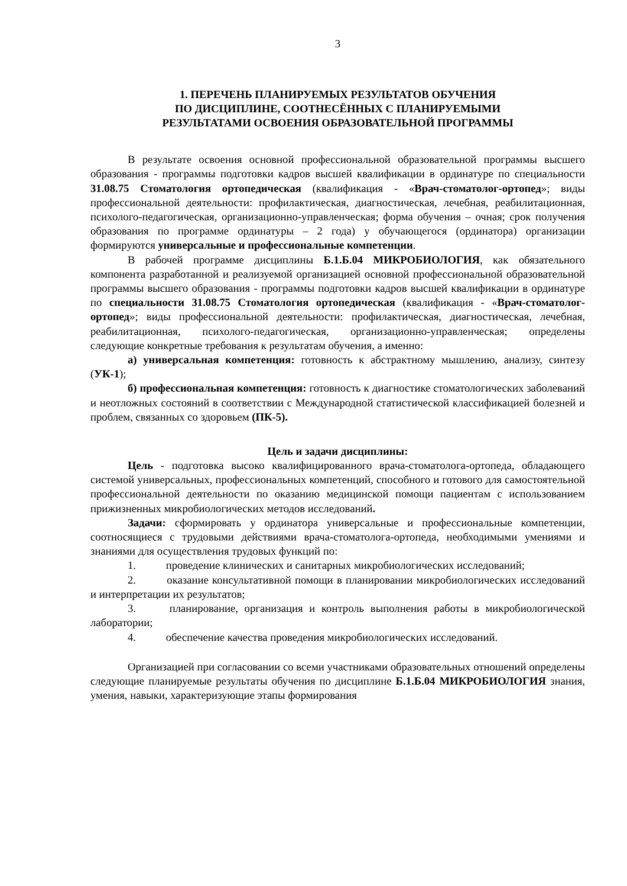3
1. ПЕРЕЧЕНЬ ПЛАНИРУЕМЫХ РЕЗУЛЬТАТОВ ОБУЧЕНИЯ
ПО ДИСЦИПЛИНЕ, СООТНЕСЁННЫХ С ПЛАНИРУЕМЫМИ
РЕЗУЛЬТАТАМИ ОСВОЕНИЯ ОБРАЗОВАТЕЛЬНОЙ ПРОГРАММЫ
В результате освоения основной профессиональной образовательной программы высшего образования - программы подготовки кадров высшей квалификации в ординатуре по специальности 31.08.75 Стоматология ортопедическая (квалификация - «Врач-стоматолог-ортопед»; виды профессиональной деятельности: профилактическая, диагностическая, лечебная, реабилитационная, психолого-педагогическая, организационно-управленческая; форма обучения – очная; срок получения образования по программе ординатуры – 2 года) у обучающегося (ординатора) организации формируются универсальные и профессиональные компетенции.
В рабочей программе дисциплины Б.1.Б.04 МИКРОБИОЛОГИЯ, как обязательного компонента разработанной и реализуемой организацией основной профессиональной образовательной программы высшего образования - программы подготовки кадров высшей квалификации в ординатуре по специальности 31.08.75 Стоматология ортопедическая (квалификация - «Врач-стоматолог-ортопед»; виды профессиональной деятельности: профилактическая, диагностическая, лечебная, реабилитационная, психолого-педагогическая, организационно-управленческая; определены следующие конкретные требования к результатам обучения, а именно:
а) универсальная компетенция: готовность к абстрактному мышлению, анализу, синтезу (УК-1);
б) профессиональная компетенция: готовность к диагностике стоматологических заболеваний и неотложных состояний в соответствии с Международной статистической классификацией болезней и проблем, связанных со здоровьем (ПК-5).
Цель и задачи дисциплины:
Цель - подготовка высоко квалифицированного врача-стоматолога-ортопеда, обладающего системой универсальных, профессиональных компетенций, способного и готового для самостоятельной профессиональной деятельности по оказанию медицинской помощи пациентам с использованием прижизненных микробиологических методов исследований.
Задачи: сформировать у ординатора универсальные и профессиональные компетенции, соотносящиеся с трудовыми действиями врача-стоматолога-ортопеда, необходимыми умениями и знаниями для осуществления трудовых функций по:
1. проведение клинических и санитарных микробиологических исследований;
2. оказание консультативной помощи в планировании микробиологических исследований и интерпретации их результатов;
3. планирование, организация и контроль выполнения работы в микробиологической лаборатории;
4. обеспечение качества проведения микробиологических исследований.
Организацией при согласовании со всеми участниками образовательных отношений определены следующие планируемые результаты обучения по дисциплине Б.1.Б.04 МИКРОБИОЛОГИЯ знания, умения, навыки, характеризующие этапы формирования